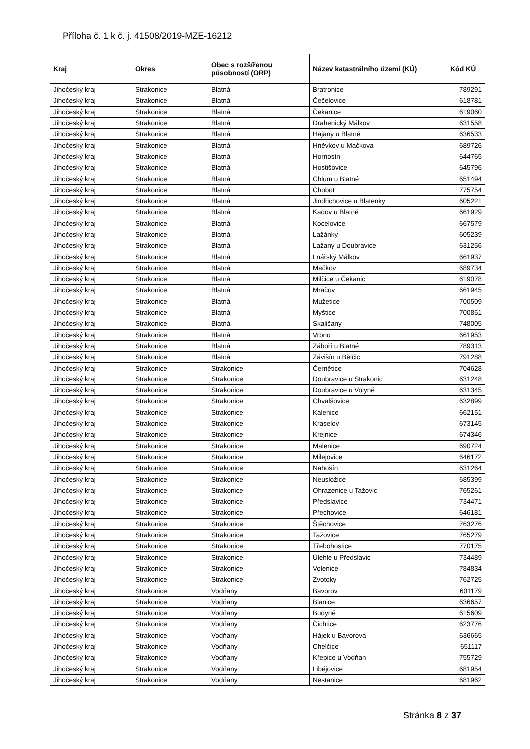Příloha č. 1 k č. j. 41508/2019-MZE-16212
| Kraj | Okres | Obec s rozšířenou působností (ORP) | Název katastrálního území (KÚ) | Kód KÚ |
| --- | --- | --- | --- | --- |
| Jihočeský kraj | Strakonice | Blatná | Bratronice | 789291 |
| Jihočeský kraj | Strakonice | Blatná | Čečelovice | 618781 |
| Jihočeský kraj | Strakonice | Blatná | Čekanice | 619060 |
| Jihočeský kraj | Strakonice | Blatná | Drahenický Málkov | 631558 |
| Jihočeský kraj | Strakonice | Blatná | Hajany u Blatné | 636533 |
| Jihočeský kraj | Strakonice | Blatná | Hněvkov u Mačkova | 689726 |
| Jihočeský kraj | Strakonice | Blatná | Hornosín | 644765 |
| Jihočeský kraj | Strakonice | Blatná | Hostišovice | 645796 |
| Jihočeský kraj | Strakonice | Blatná | Chlum u Blatné | 651494 |
| Jihočeský kraj | Strakonice | Blatná | Chobot | 775754 |
| Jihočeský kraj | Strakonice | Blatná | Jindřichovice u Blatenky | 605221 |
| Jihočeský kraj | Strakonice | Blatná | Kadov u Blatné | 661929 |
| Jihočeský kraj | Strakonice | Blatná | Kocelovice | 667579 |
| Jihočeský kraj | Strakonice | Blatná | Lažánky | 605239 |
| Jihočeský kraj | Strakonice | Blatná | Lažany u Doubravice | 631256 |
| Jihočeský kraj | Strakonice | Blatná | Lnářský Málkov | 661937 |
| Jihočeský kraj | Strakonice | Blatná | Mačkov | 689734 |
| Jihočeský kraj | Strakonice | Blatná | Milčice u Čekanic | 619078 |
| Jihočeský kraj | Strakonice | Blatná | Mračov | 661945 |
| Jihočeský kraj | Strakonice | Blatná | Mužetice | 700509 |
| Jihočeský kraj | Strakonice | Blatná | Myštice | 700851 |
| Jihočeský kraj | Strakonice | Blatná | Skaličany | 748005 |
| Jihočeský kraj | Strakonice | Blatná | Vrbno | 661953 |
| Jihočeský kraj | Strakonice | Blatná | Záboří u Blatné | 789313 |
| Jihočeský kraj | Strakonice | Blatná | Závišín u Bělčic | 791288 |
| Jihočeský kraj | Strakonice | Strakonice | Černětice | 704628 |
| Jihočeský kraj | Strakonice | Strakonice | Doubravice u Strakonic | 631248 |
| Jihočeský kraj | Strakonice | Strakonice | Doubravice u Volyně | 631345 |
| Jihočeský kraj | Strakonice | Strakonice | Chvalšovice | 632899 |
| Jihočeský kraj | Strakonice | Strakonice | Kalenice | 662151 |
| Jihočeský kraj | Strakonice | Strakonice | Kraselov | 673145 |
| Jihočeský kraj | Strakonice | Strakonice | Krejnice | 674346 |
| Jihočeský kraj | Strakonice | Strakonice | Malenice | 690724 |
| Jihočeský kraj | Strakonice | Strakonice | Milejovice | 646172 |
| Jihočeský kraj | Strakonice | Strakonice | Nahošín | 631264 |
| Jihočeský kraj | Strakonice | Strakonice | Neusložice | 685399 |
| Jihočeský kraj | Strakonice | Strakonice | Ohrazenice u Tažovic | 765261 |
| Jihočeský kraj | Strakonice | Strakonice | Předslavice | 734471 |
| Jihočeský kraj | Strakonice | Strakonice | Přechovice | 646181 |
| Jihočeský kraj | Strakonice | Strakonice | Štěchovice | 763276 |
| Jihočeský kraj | Strakonice | Strakonice | Tažovice | 765279 |
| Jihočeský kraj | Strakonice | Strakonice | Třebohostice | 770175 |
| Jihočeský kraj | Strakonice | Strakonice | Úlehle u Předslavic | 734489 |
| Jihočeský kraj | Strakonice | Strakonice | Volenice | 784834 |
| Jihočeský kraj | Strakonice | Strakonice | Zvotoky | 762725 |
| Jihočeský kraj | Strakonice | Vodňany | Bavorov | 601179 |
| Jihočeský kraj | Strakonice | Vodňany | Blanice | 636657 |
| Jihočeský kraj | Strakonice | Vodňany | Budyně | 615609 |
| Jihočeský kraj | Strakonice | Vodňany | Čichtice | 623776 |
| Jihočeský kraj | Strakonice | Vodňany | Hájek u Bavorova | 636665 |
| Jihočeský kraj | Strakonice | Vodňany | Chelčice | 651117 |
| Jihočeský kraj | Strakonice | Vodňany | Křepice u Vodňan | 755729 |
| Jihočeský kraj | Strakonice | Vodňany | Libějovice | 681954 |
| Jihočeský kraj | Strakonice | Vodňany | Nestanice | 681962 |
Stránka 8 z 37